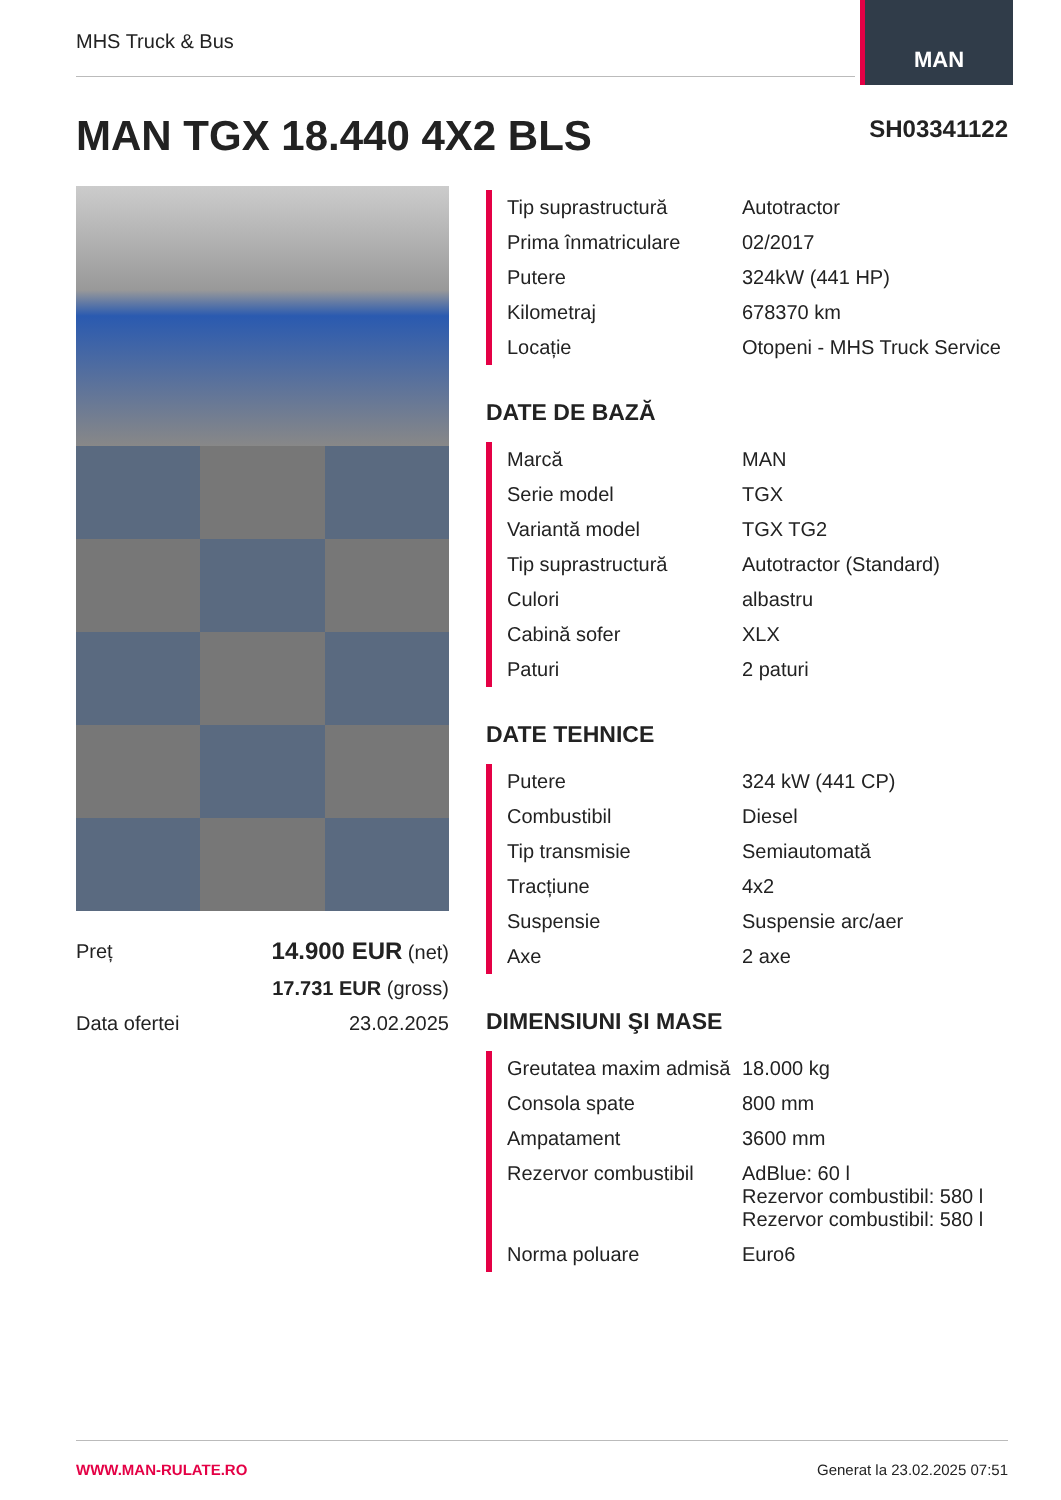MHS Truck & Bus
MAN
MAN TGX 18.440 4X2 BLS SH03341122
| Preț | 14.900 EUR (net) |
| | 17.731 EUR (gross) |
| Data ofertei | 23.02.2025 |
| Tip suprastructură | Autotractor |
| Prima înmatriculare | 02/2017 |
| Putere | 324kW (441 HP) |
| Kilometraj | 678370 km |
| Locație | Otopeni - MHS Truck Service |
DATE DE BAZĂ
| Marcă | MAN |
| Serie model | TGX |
| Variantă model | TGX TG2 |
| Tip suprastructură | Autotractor (Standard) |
| Culori | albastru |
| Cabină sofer | XLX |
| Paturi | 2 paturi |
DATE TEHNICE
| Putere | 324 kW (441 CP) |
| Combustibil | Diesel |
| Tip transmisie | Semiautomată |
| Tracțiune | 4x2 |
| Suspensie | Suspensie arc/aer |
| Axe | 2 axe |
DIMENSIUNI ŞI MASE
| Greutatea maxim admisă | 18.000 kg |
| Consola spate | 800 mm |
| Ampatament | 3600 mm |
| Rezervor combustibil | AdBlue: 60 l Rezervor combustibil: 580 l Rezervor combustibil: 580 l |
| Norma poluare | Euro6 |
WWW.MAN-RULATE.RO Generat la 23.02.2025 07:51